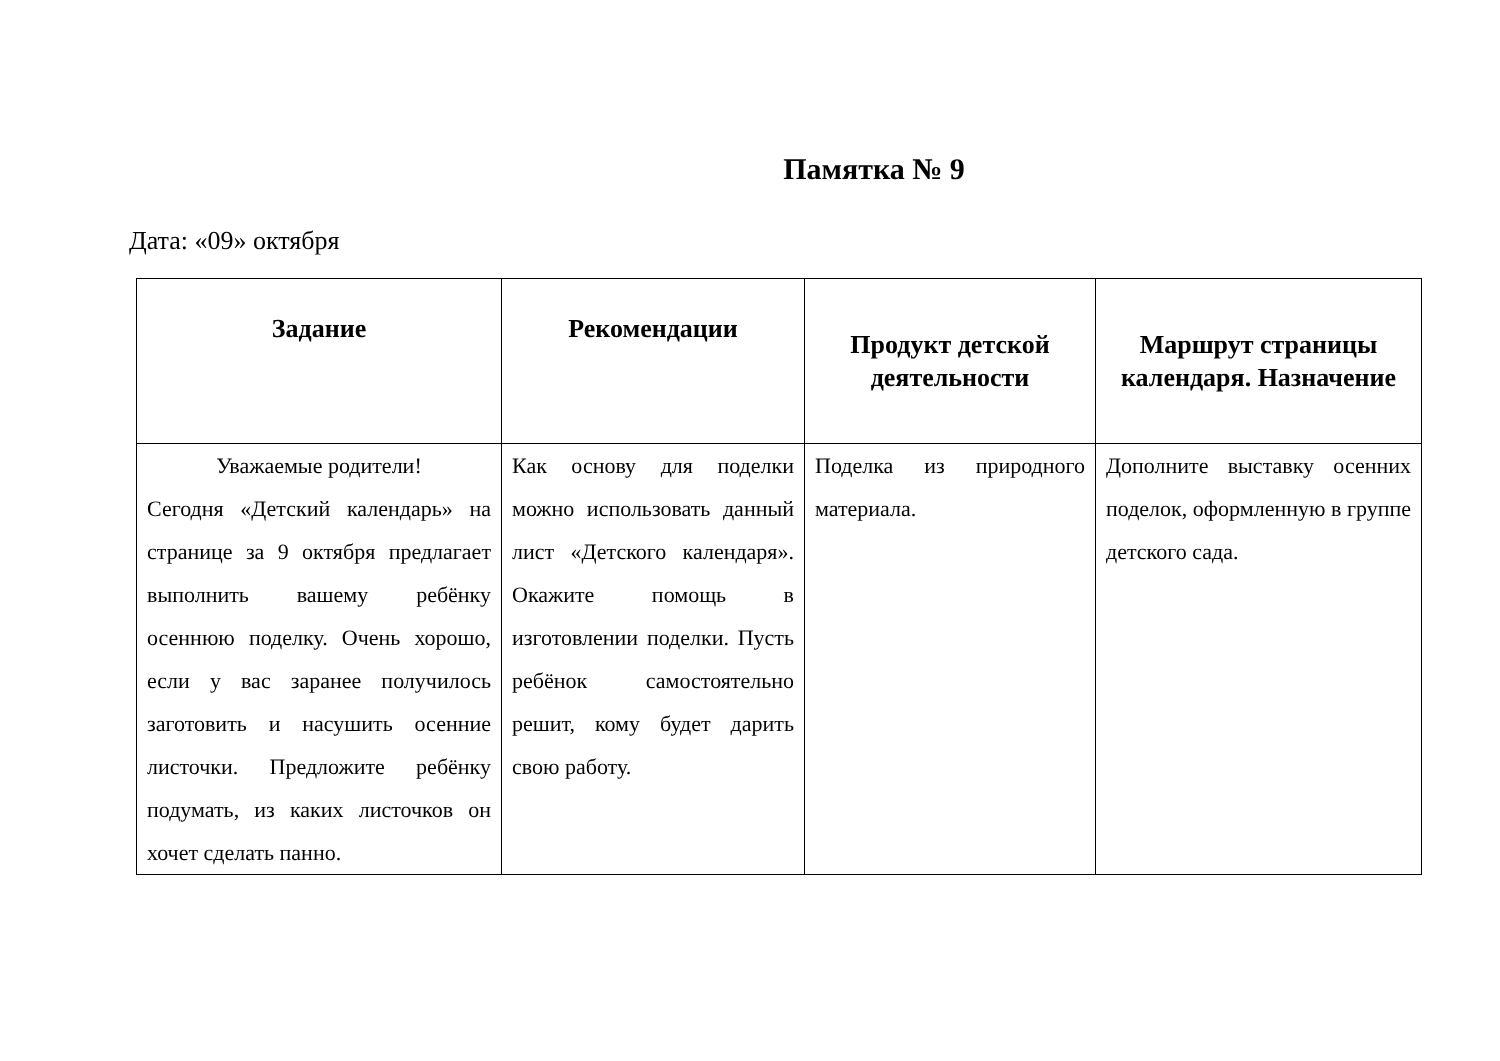Памятка № 9
Дата: «09» октября
| Задание | Рекомендации | Продукт детской деятельности | Маршрут страницы календаря. Назначение |
| --- | --- | --- | --- |
| Уважаемые родители! Сегодня «Детский календарь» на странице за 9 октября предлагает выполнить вашему ребёнку осеннюю поделку. Очень хорошо, если у вас заранее получилось заготовить и насушить осенние листочки. Предложите ребёнку подумать, из каких листочков он хочет сделать панно. | Как основу для поделки можно использовать данный лист «Детского календаря». Окажите помощь в изготовлении поделки. Пусть ребёнок самостоятельно решит, кому будет дарить свою работу. | Поделка из природного материала. | Дополните выставку осенних поделок, оформленную в группе детского сада. |